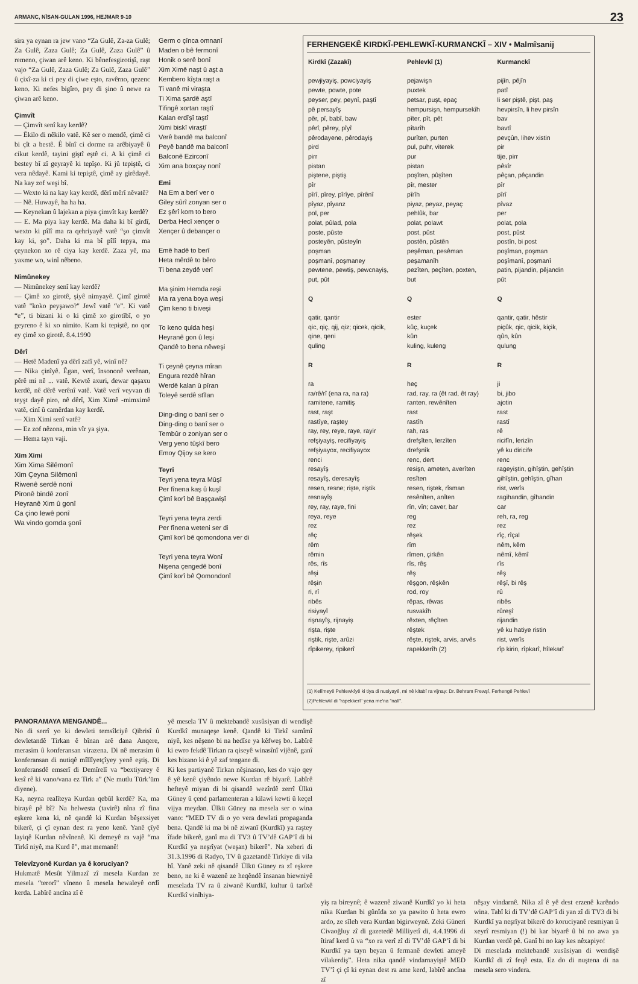ARMANC, NÎSAN-GULAN 1996, HEJMAR 9-10 23
sira ya eynan ra jew vano “Za Gulê, Za-za Gulê; Za Gulê, Zaza Gulê; Za Gulê, Zaza Gulê” û remeno, çiwan arê keno. Ki bênefesgirotişî, raşt vajo “Za Gulê, Zaza Gulê; Za Gulê, Zaza Gulê” û çixî-za ki ci pey di çiwe eşto, ravêrno, qezenc keno. Ki nefes bigîro, pey di şino û newe ra çiwan arê keno.
Çimvît
— Çimvît senî kay kerdê?
— Êkilo di nêkilo vatê. Kê ser o mendê, çimê ci bi çît a bestê. Ê bînî ci dorme ra arêbiyayê û cikut kerdê, tayini giştî eştê ci. A ki çimê ci bestey bî zî geyrayê ki tepîşo. Ki jû tepiştê, ci vera nêdayê. Kami ki tepiştê, çimê ay girêdayê. Na kay zof weşi bî.
— Wexto ki na kay kay kerdê, dêrî mêrî nêvatê?
— Nê. Huwayê, ha ha ha.
— Keynekan û lajekan a piya çimvît kay kerdê?
— E. Ma piya kay kerdê. Ma daha ki bî girdî, wexto ki pîlî ma ra qehriyayê vatê “şo çimvît kay ki, şo”. Daha ki ma bî pîlî tepya, ma çeynekon xo rê ciya kay kerdê. Zaza yê, ma yaxme wo, winî nêbeno.
Nimûnekey
— Nimûnekey senî kay kerdê?
— Çimê xo girotê, şiyê nimyayê. Çimî girotê vatê "koko peyşawo?" Jewî vatê “e”. Ki vatê “e”, ti bizani ki o ki çimê xo girotîbî, o yo geyreno ê ki xo nimito. Kam ki tepiştê, no qor ey çimê xo girotê. 8.4.1990
Dêrî
— Hetê Madenî ya dêrî zafî yê, winî nê?
— Nika çinîyê. Êgan, verî, însononê verênan, pêrê mi nê ... vatê. Kewtê axuri, dewar qaşaxu kerdê, nê dêrê verênî vatê. Vatê verî veyvan di teyşt dayê piro, nê dêrî, Xim Ximê -mimximê vatê, cinî û camêrdan kay kerdê.
— Xim Ximi senî vatê?
— Ez zof nêzona, min vîr ya şiya.
— Hema tayn vaji.
Xim Ximi
Xim Xima Silêmonî
Xim Çeyna Silêmonî
Riwenê serdê nonî
Pironê bindê zonî
Heyranê Xim û gonî
Ca çino lewê ponî
Wa vindo gomda şonî
Germ o çînca omnanî
Maden o bê fermonî
Honik o serê bonî
Xim Ximê naşt û aşt a
Kembero kîşta raşt a
Ti vanê mi viraşta
Ti Xima şardê aştî
Tifingê xortan raştî
Kalan erdîşî taştî
Ximi biskî viraştî
Verê bandê ma balconî
Peyê bandê ma balconî
Balconê Ezirconî
Xim ana boxçay nonî
Emi
Na Em a berî ver o
Giley sûrî zonyan ser o
Ez şêrî kom to bero
Derba Hecî xençer o
Xençer û debançer o
Emê hadê to berî
Heta mêrdê to bêro
Ti bena zeydê verî
Ma şinim Hemda reşi
Ma ra yena boya weşi
Çim keno ti biveşi
To keno qulda heşi
Heyranê gon û leşi
Qandê to bena nêweşi
Ti çeynê çeyna mîran
Engura rezdê hîran
Werdê kalan û pîran
Toleyê serdê stîlan
Ding-ding o banî ser o
Ding-ding o banî ser o
Tembûr o zoniyan ser o
Verg yeno tûşkî bero
Emoy Qijoy se kero
Teyri
Teyri yena teyra Mûşî
Per fînena kaş û kuşî
Çimî korî bê Başçawişî
Teyri yena teyra zerdi
Per fînena weteni ser di
Çimî korî bê qomondona ver di
Teyri yena teyra Wonî
Nişena çengedê bonî
Çimî korî bê Qomondonî
FERHENGEKÊ KIRDKÎ-PEHLEWKÎ-KURMANCKÎ – XIV • Malmîsanij
| Kirdkî (Zazakî) | Pehlevkî (1) | Kurmanckî |
| --- | --- | --- |
| pewjiyayiş, powciyayiş | pejawişn | pijîn, pêjîn |
| pewte, powte, pote | puxtek | patî |
| peyser, pey, peynî, paştî | petsar, puşt, epaç | li ser piştê, pişt, paş |
| pê persayîş | hempursişn, hempursekîh | hevpirsîn, li hev pirsîn |
| pêr, pî, babî, baw | pîter, pît, pêt | bav |
| pêrî, pêrey, pîyî | pîtarîh | bavtî |
| pêrodayene, pêrodayiş | purîten, purten | pevçûn, lihev xistin |
| pird | pul, puhr, viterek | pir |
| pirr | pur | tije, pirr |
| pistan | pistan | pêsîr |
| piştene, piştiş | poşîten, pûşîten | pêçan, pêçandin |
| pîr | pîr, mester | pîr |
| pîrî, pîrey, pîrîye, pîrênî | pîrîh | pîrî |
| pîyaz, pîyanz | piyaz, peyaz, peyaç | pîvaz |
| pol, per | pehlûk, bar | per |
| polat, pûlad, pola | polat, polawt | polat, pola |
| poste, pûste | post, pûst | post, pûst |
| posteyên, pûsteyîn | postên, pûstên | postîn, bi post |
| poşman | peşêman, pesêman | poşîman, poşman |
| poşmanî, poşmaney | peşamanîh | poşîmanî, poşmanî |
| pewtene, pewtiş, pewcnayiş, | pezîten, peçîten, poxten, | patin, pijandin, pêjandin |
| put, pût | but | pût |
| Q | Q | Q |
| qatir, qantir | ester | qantir, qatir, hêstir |
| qic, qiç, qij, qiz; qicek, qicik, | kûç, kuçek | piçûk, qic, qicik, kiçik, |
| qine, qeni | kûn | qûn, kûn |
| quling | kuling, kuleng | qulung |
| R | R | R |
| ra | heç | ji |
| ra/rê/rî (ena ra, na ra) | rad, ray, ra (êt rad, êt ray) | bi, jibo |
| ramitene, ramitiş | ranten, rewênîten | ajotin |
| rast, raşt | rast | rast |
| rastîye, raştey | rastîh | rastî |
| ray, rey, reye, raye, rayir | rah, ras | rê |
| refşiyayiş, recifiyayiş | drefşîten, lerzîten | ricifîn, lerizîn |
| refşiyayox, recifiyayox | drefşnîk | yê ku diricife |
| renci | renc, dert | renc |
| resayîş | resişn, ameten, averîten | rageyiştin, gihîştin, gehîştin |
| resayîş, deresayîş | resîten | gihîştin, gehîştin, gîhan |
| resen, resne; rişte, riştik | resen, riştek, rîsman | rist, werîs |
| resnayîş | resênîten, anîten | ragihandin, gîhandin |
| rey, ray, raye, fini | rîn, vîn; caver, bar | car |
| reya, reye | reg | reh, ra, reg |
| rez | rez | rez |
| rêç | rêşek | rîç, rîçal |
| rêm | rîm | nêm, kêm |
| rêmin | rîmen, çirkên | nêmî, kêmî |
| rês, rîs | rîs, rêş | rîs |
| rêşi | rêş | rêş |
| rêşin | rêşgon, rêşkên | rêşî, bi rêş |
| ri, rî | rod, roy | rû |
| ribês | rêpas, rêwas | ribês |
| risiyayî | rusvakîh | rûreşî |
| rişnayîş, rijnayiş | rêxten, rêçîten | rijandin |
| rişta, rişte | rêştek | yê ku hatiye ristin |
| riştik, rişte, arûzi | rêşte, riştek, arvis, arvês | rist, werîs |
| rîpikerey, ripikerî | rapekkerîh (2) | rîp kirin, rîpkarî, hîlekarî |
(1) Kelîmeyê Pehlewkîyê ki tiya di nusiyayê, mi nê kitabî ra vijnay: Dr. Behram Frewşî, Ferhengê Pehlevî
(2)Pehlewkî di "rapekkerî" yena me'na "nalî".
PANORAMAYA MENGANDÊ...
No di serrî yo ki dewleti temsîlciyê Qibrisî û dewletandê Tirkan ê bînan arê dana Anqere, merasim û konferansan virazena. Di nê merasim û konferansan di nutiqê mîllîyetçîyey yenê eştiş. Di konferansdê emserî di Demîrelî va “bextiyarey ê kesî rê ki vano/vana ez Tirk a” (Ne mutlu Türk’üm diyene).
Ka, neyna realîteya Kurdan qebûl kerdê? Ka, ma birayê pê bî? Na helwesta (tavirê) nîna zî fina eşkere kena ki, nê qandê ki Kurdan bêşexsiyet bikerê, çi çî eynan dest ra yeno kenê. Yanê çîyê layiqê Kurdan nêvînenê. Ki demeyê ra vajê “ma Tirkî niyê, ma Kurd ê”, mat memanê!
Televîzyonê Kurdan ya ê koruciyan?
Hukmatê Mesût Yilmazî zî mesela Kurdan ze mesela “terorî” vîneno û mesela hewaleyê ordî kerda. Labîrê ancîna zî ê
yê mesela TV û mektebandê xusûsiyan di wendişê Kurdkî munaqeşe kenê. Qandê ki Tirkî samîmî niyê, kes nêşeno bi na hedîse ya kêfweş bo. Labîrê ki ewro fekdê Tirkan ra qiseyê winasînî vijênê, ganî kes bizano ki ê yê zaf tengane di.
Ki kes partiyanê Tirkan nêşinasno, kes do vajo qey ê yê kenê çiyêndo newe Kurdan rê biyarê. Labîrê hefteyê miyan di bi qisandê wezîrdê zerrî Ülkü Güney û çend parlamenteran a kilawi kewti û keçel vijya meydan. Ülkü Güney na mesela ser o wina vano: “MED TV di o yo vera dewlati propaganda bena. Qandê ki ma bi nê ziwanî (Kurdkî) ya raştey îfade bikerê, ganî ma di TV3 û TV’dê GAP’î di bi Kurdkî ya neşrîyat (weşan) bikerê”. Na xeberi di 31.3.1996 di Radyo, TV û gazetandê Tirkiye di vila bî. Yanê zeki nê qisandê Ülkü Güney ra zî eşkere beno, ne ki ê wazenê ze heqêndê însanan biewniyê meselada TV ra û ziwanê Kurdkî, kultur û tarîxê Kurdkî vinîbiya-
yiş ra bireynê; ê wazenê ziwanê Kurdkî yo ki heta nika Kurdan bi gûnîda xo ya pawito û heta ewro ardo, ze sîleh vera Kurdan bigirweynê. Zeki Güneri Civaoğluy zî di gazetedê Milliyetî di, 4.4.1996 di îtiraf kerd û va “xo ra verî zî di TV’dê GAP’î di bi Kurdkî ya tayn beyan û fermanê dewleti ameyê vilakerdiş”. Heta nika qandê vindarnayiştê MED TV’î çi çî ki eynan dest ra ame kerd, labîrê ancîna zî
nêşay vindarnê. Nika zî ê yê dest erzenê karêndo wina. Tabî ki di TV’dê GAP’î di yan zî di TV3 di bi Kurdkî ya neşrîyat bikerê do koruciyanê resmiyan û xeyrî resmiyan (!) bi kar biyarê û bi no awa ya Kurdan verdê pê. Ganî bi no kay kes nêxapiyo!
Di meselada mektebandê xusûsiyan di wendişê Kurdkî di zî feqê esta. Ez do di nuştena di na mesela sero vindera.